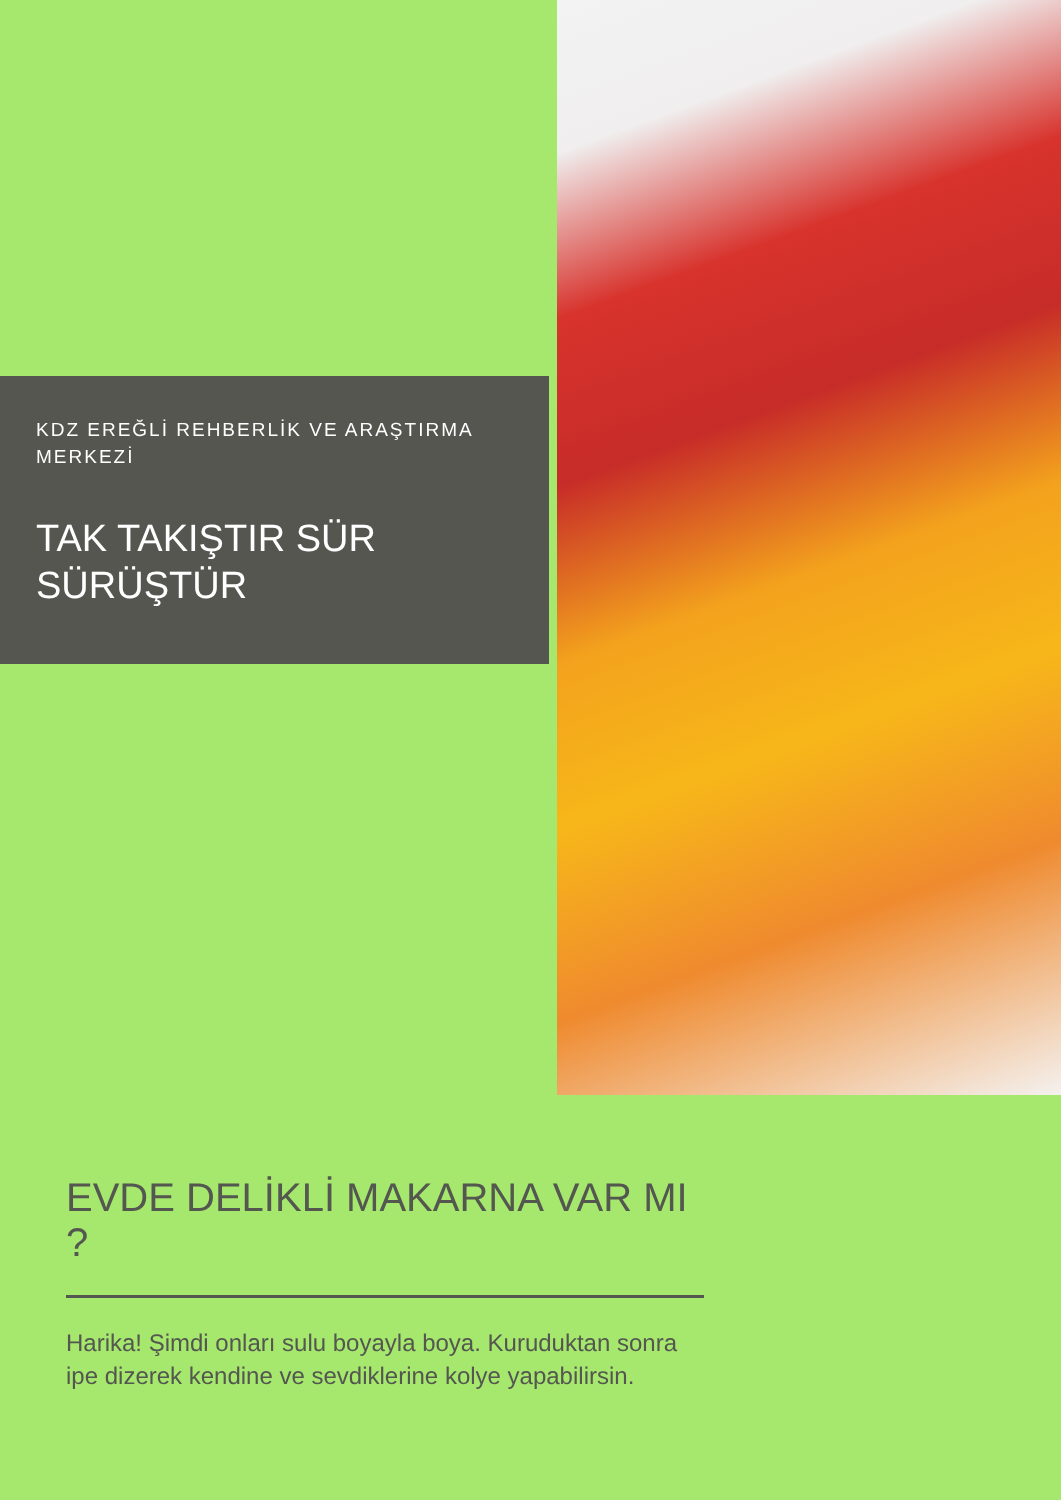KDZ EREĞLİ REHBERLİK VE ARAŞTIRMA MERKEZİ
TAK TAKIŞTIR SÜR SÜRÜŞTÜR
EVDE DELİKLİ MAKARNA VAR MI ?
Harika! Şimdi onları sulu boyayla boya. Kuruduktan sonra ipe dizerek kendine ve sevdiklerine kolye yapabilirsin.